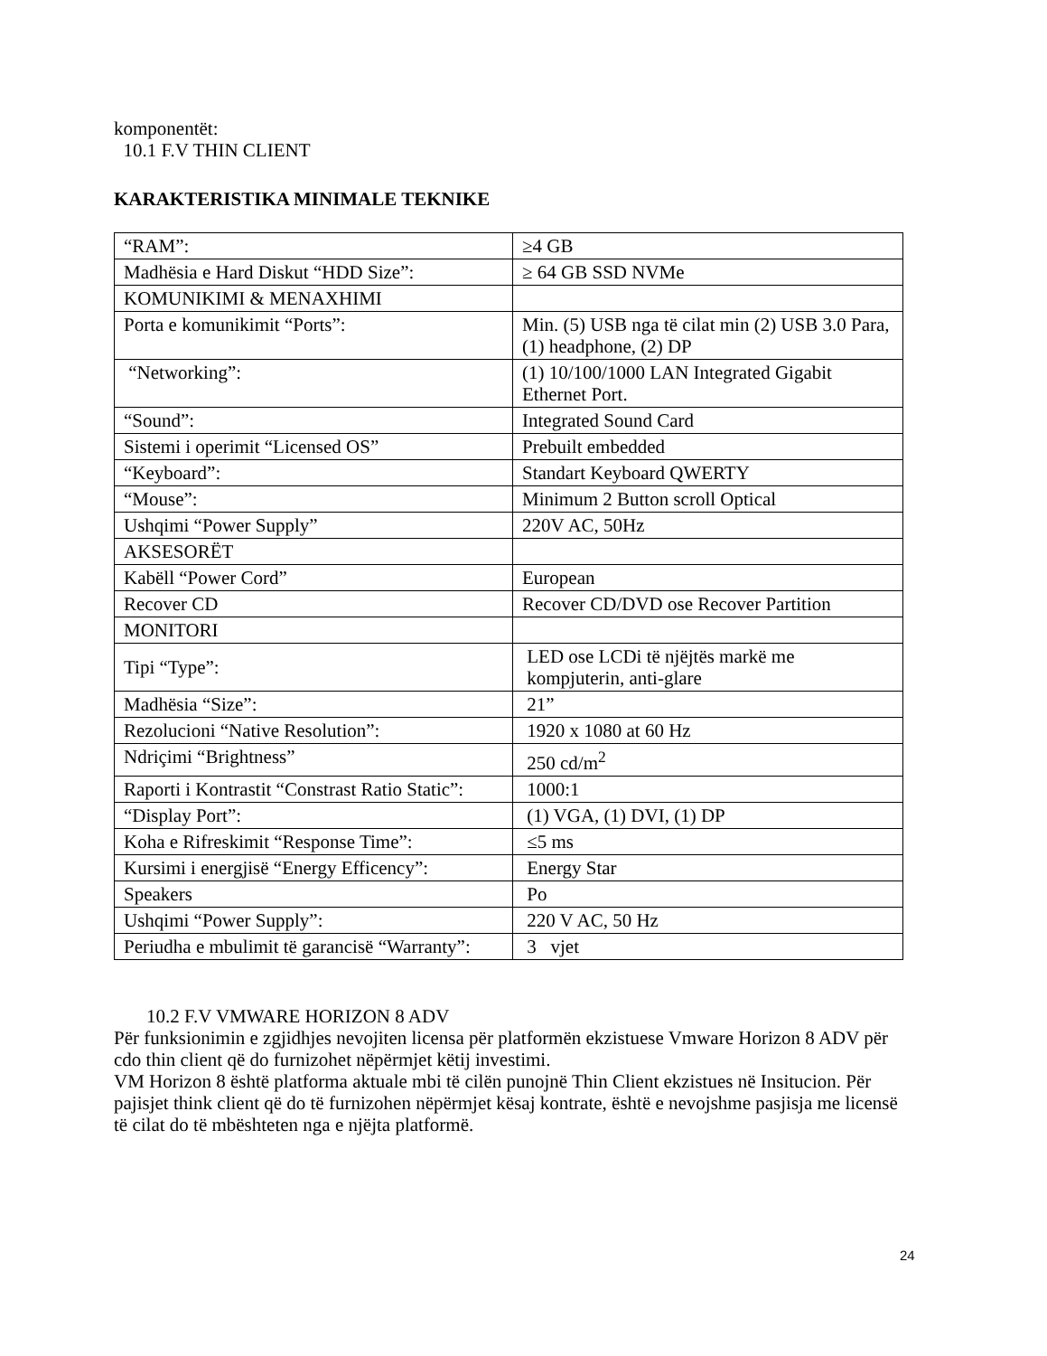komponentët:
10.1 F.V THIN CLIENT
KARAKTERISTIKA MINIMALE TEKNIKE
| “RAM”: | ≥4 GB |
| Madhësia e Hard Diskut “HDD Size”: | ≥ 64 GB SSD NVMe |
| KOMUNIKIMI & MENAXHIMI | |
| Porta e komunikimit “Ports”: | Min. (5) USB nga të cilat min (2) USB 3.0 Para, (1) headphone, (2) DP |
| “Networking”: | (1) 10/100/1000 LAN Integrated Gigabit Ethernet Port. |
| “Sound”: | Integrated Sound Card |
| Sistemi i operimit “Licensed OS” | Prebuilt embedded |
| “Keyboard”: | Standart Keyboard QWERTY |
| “Mouse”: | Minimum 2 Button scroll Optical |
| Ushqimi “Power Supply” | 220V AC, 50Hz |
| AKSESORËT | |
| Kabëll “Power Cord” | European |
| Recover CD | Recover CD/DVD ose Recover Partition |
| MONITORI | |
| Tipi “Type”: | LED ose LCDi të njëjtës markë me kompjuterin, anti-glare |
| Madhësia “Size”: | 21” |
| Rezolucioni “Native Resolution”: | 1920 x 1080 at 60 Hz |
| Ndriçimi “Brightness” | 250 cd/m<sup>2</sup> |
| Raporti i Kontrastit “Constrast Ratio Static”: | 1000:1 |
| “Display Port”: | (1) VGA, (1) DVI, (1) DP |
| Koha e Rifreskimit “Response Time”: | ≤5 ms |
| Kursimi i energjisë “Energy Efficency”: | Energy Star |
| Speakers | Po |
| Ushqimi “Power Supply”: | 220 V AC, 50 Hz |
| Periudha e mbulimit të garancisë “Warranty”: | 3 vjet |
10.2 F.V VMWARE HORIZON 8 ADV
Për funksionimin e zgjidhjes nevojiten licensa për platformën ekzistuese Vmware Horizon 8 ADV për cdo thin client që do furnizohet nëpërmjet këtij investimi.
VM Horizon 8 është platforma aktuale mbi të cilën punojnë Thin Client ekzistues në Insitucion. Për pajisjet think client që do të furnizohen nëpërmjet kësaj kontrate, është e nevojshme pasjisja me licensë të cilat do të mbështeten nga e njëjta platformë.
24